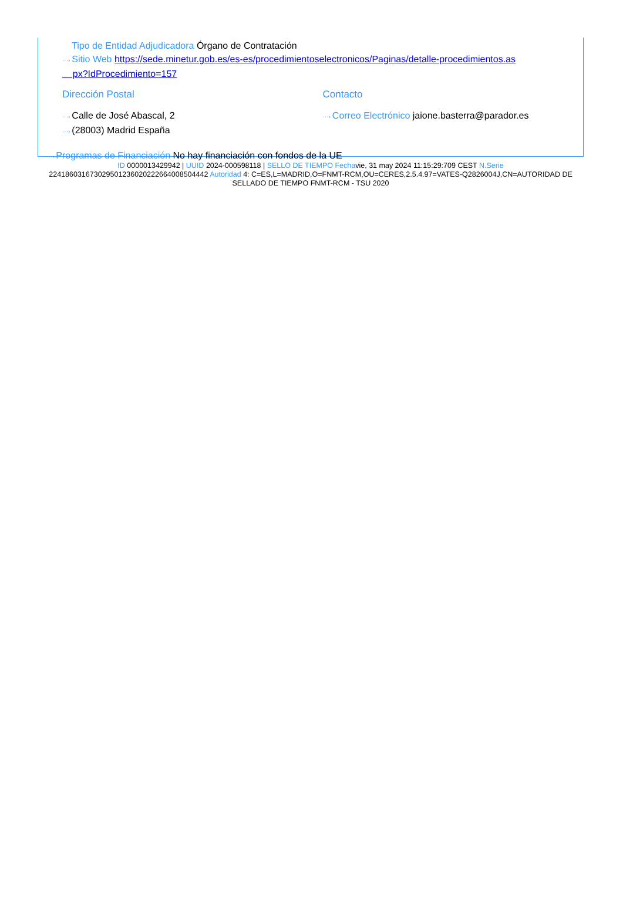Tipo de Entidad Adjudicadora Órgano de Contratación
···› Sitio Web https://sede.minetur.gob.es/es-es/procedimientoselectronicos/Paginas/detalle-procedimientos.as
px?IdProcedimiento=157
Dirección Postal
···› Calle de José Abascal, 2
···› (28003) Madrid España
Contacto
···› Correo Electrónico jaione.basterra@parador.es
···› Programas de Financiación No hay financiación con fondos de la UE
ID 0000013429942 | UUID 2024-000598118 | SELLO DE TIEMPO Fechavie, 31 may 2024 11:15:29:709 CEST N.Serie 224186031673029501236020222664008504442 Autoridad 4: C=ES,L=MADRID,O=FNMT-RCM,OU=CERES,2.5.4.97=VATES-Q2826004J,CN=AUTORIDAD DE SELLADO DE TIEMPO FNMT-RCM - TSU 2020